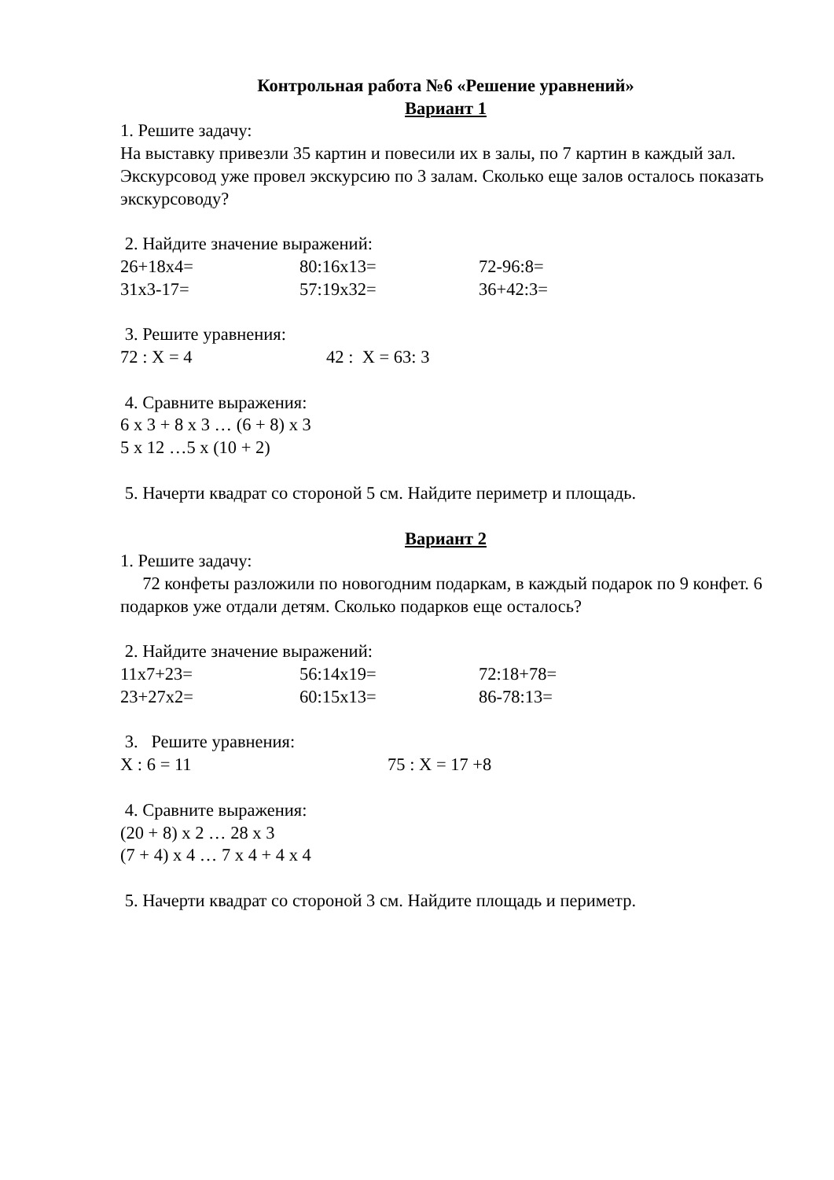Контрольная работа №6 «Решение уравнений»
Вариант 1
1. Решите задачу:
На выставку привезли 35 картин и повесили их в залы, по 7 картин в каждый зал. Экскурсовод уже провел экскурсию по 3 залам. Сколько еще залов осталось показать экскурсоводу?
2. Найдите значение выражений:
26+18x4= 80:16x13= 72-96:8=
31x3-17= 57:19x32= 36+42:3=
3. Решите уравнения:
72 : X = 4 42 : X = 63: 3
4. Сравните выражения:
6 x 3 + 8 x 3 … (6 + 8) x 3
5 x 12 …5 x (10 + 2)
5. Начерти квадрат со стороной 5 см. Найдите периметр и площадь.
Вариант 2
1. Решите задачу:
72 конфеты разложили по новогодним подаркам, в каждый подарок по 9 конфет. 6 подарков уже отдали детям. Сколько подарков еще осталось?
2. Найдите значение выражений:
11x7+23= 56:14x19= 72:18+78=
23+27x2= 60:15x13= 86-78:13=
3. Решите уравнения:
X : 6 = 11 75 : X = 17 +8
4. Сравните выражения:
(20 + 8) x 2 … 28 x 3
(7 + 4) x 4 … 7 x 4 + 4 x 4
5. Начерти квадрат со стороной 3 см. Найдите площадь и периметр.